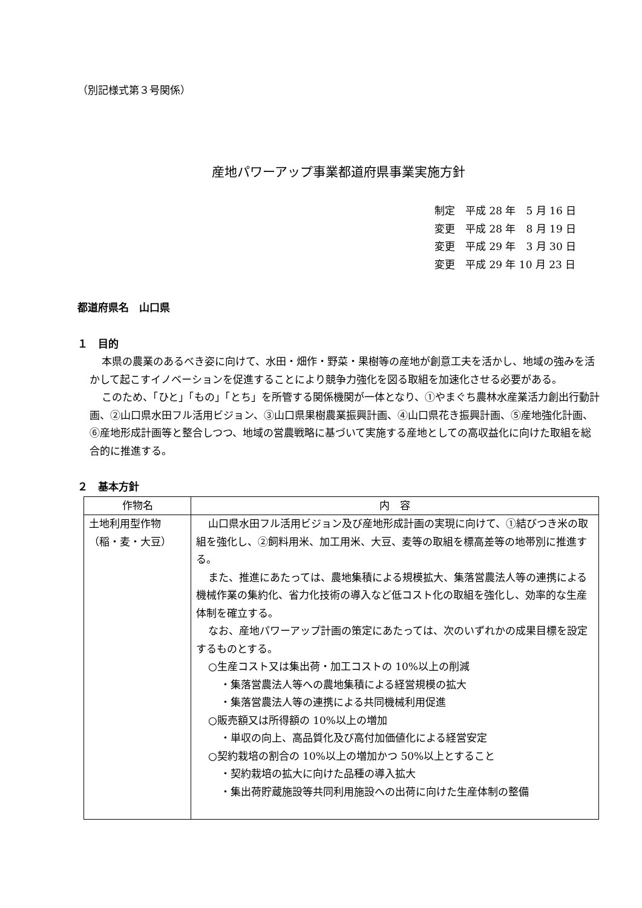（別記様式第３号関係）
産地パワーアップ事業都道府県事業実施方針
制定　平成 28 年　5 月 16 日
変更　平成 28 年　8 月 19 日
変更　平成 29 年　3 月 30 日
変更　平成 29 年 10 月 23 日
都道府県名　山口県
１　目的
本県の農業のあるべき姿に向けて、水田・畑作・野菜・果樹等の産地が創意工夫を活かし、地域の強みを活かして起こすイノベーションを促進することにより競争力強化を図る取組を加速化させる必要がある。
このため、「ひと」「もの」「とち」を所管する関係機関が一体となり、①やまぐち農林水産業活力創出行動計画、②山口県水田フル活用ビジョン、③山口県果樹農業振興計画、④山口県花き振興計画、⑤産地強化計画、⑥産地形成計画等と整合しつつ、地域の営農戦略に基づいて実施する産地としての高収益化に向けた取組を総合的に推進する。
２　基本方針
| 作物名 | 内 容 |
| --- | --- |
| 土地利用型作物 （稲・麦・大豆） | 山口県水田フル活用ビジョン及び産地形成計画の実現に向けて、①結びつき米の取組を強化し、②飼料用米、加工用米、大豆、麦等の取組を標高差等の地帯別に推進する。 また、推進にあたっては、農地集積による規模拡大、集落営農法人等の連携による機械作業の集約化、省力化技術の導入など低コスト化の取組を強化し、効率的な生産体制を確立する。 なお、産地パワーアップ計画の策定にあたっては、次のいずれかの成果目標を設定するものとする。 ○生産コスト又は集出荷・加工コストの 10%以上の削減 ・集落営農法人等への農地集積による経営規模の拡大 ・集落営農法人等の連携による共同機械利用促進 ○販売額又は所得額の 10%以上の増加 ・単収の向上、高品質化及び高付加価値化による経営安定 ○契約栽培の割合の 10%以上の増加かつ 50%以上とすること ・契約栽培の拡大に向けた品種の導入拡大 ・集出荷貯蔵施設等共同利用施設への出荷に向けた生産体制の整備 |